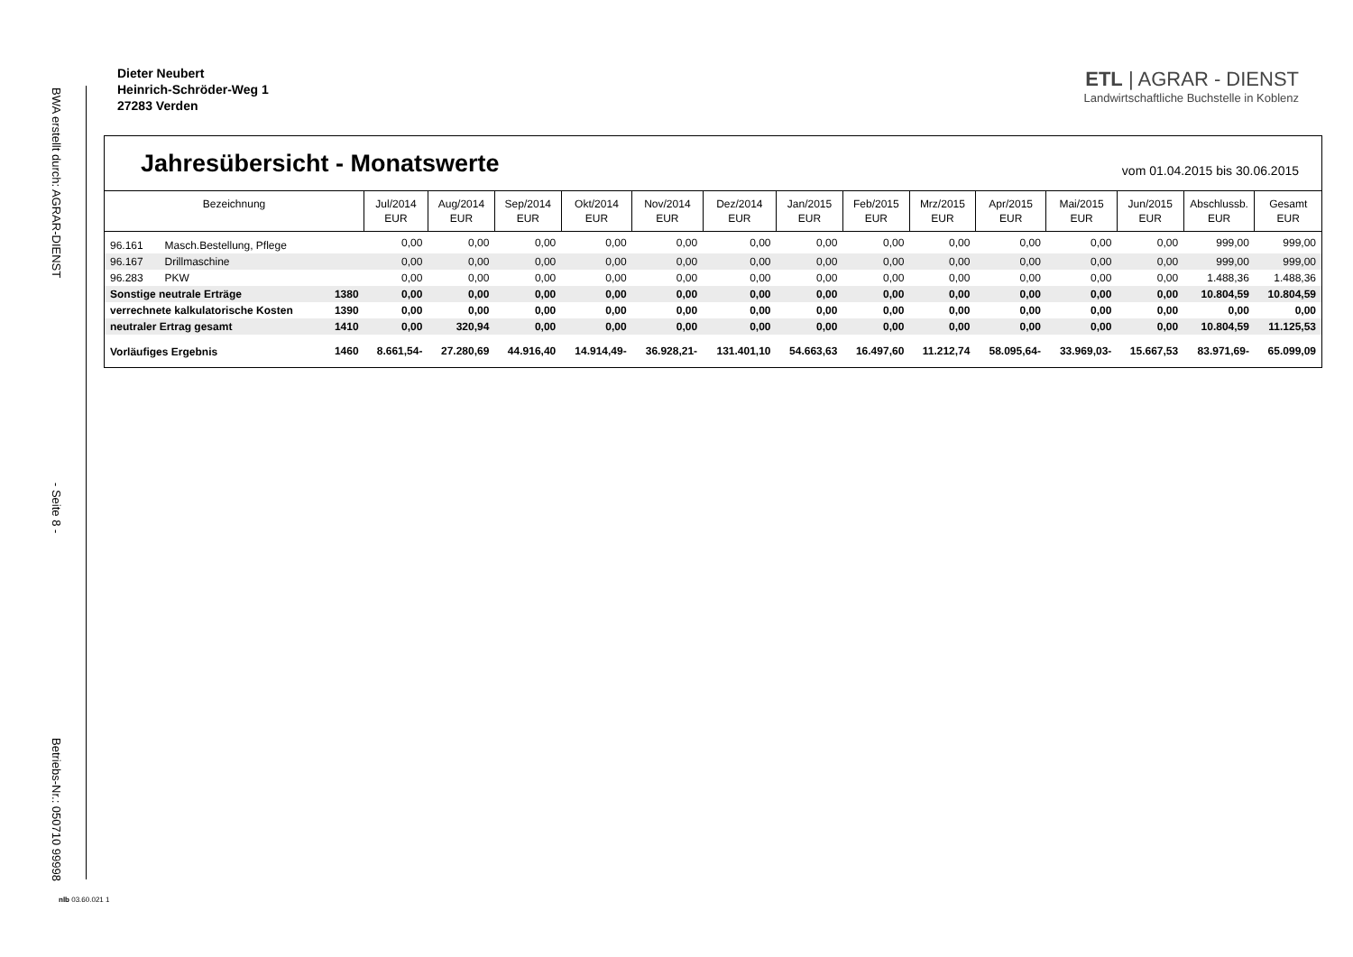BWA erstellt durch: AGRAR-DIENST - Seite 8 - Betriebs-Nr.: 050710 99998
Dieter Neubert
Heinrich-Schröder-Weg 1
27283 Verden
ETL | AGRAR - DIENST
Landwirtschaftliche Buchstelle in Koblenz
Jahresübersicht - Monatswerte
vom 01.04.2015 bis 30.06.2015
| Bezeichnung | | | Jul/2014 EUR | Aug/2014 EUR | Sep/2014 EUR | Okt/2014 EUR | Nov/2014 EUR | Dez/2014 EUR | Jan/2015 EUR | Feb/2015 EUR | Mrz/2015 EUR | Apr/2015 EUR | Mai/2015 EUR | Jun/2015 EUR | Abschlussb. EUR | Gesamt EUR |
| --- | --- | --- | --- | --- | --- | --- | --- | --- | --- | --- | --- | --- | --- | --- | --- | --- |
| 96.161 | Masch.Bestellung, Pflege | | 0,00 | 0,00 | 0,00 | 0,00 | 0,00 | 0,00 | 0,00 | 0,00 | 0,00 | 0,00 | 0,00 | 0,00 | 999,00 | 999,00 |
| 96.167 | Drillmaschine | | 0,00 | 0,00 | 0,00 | 0,00 | 0,00 | 0,00 | 0,00 | 0,00 | 0,00 | 0,00 | 0,00 | 0,00 | 999,00 | 999,00 |
| 96.283 | PKW | | 0,00 | 0,00 | 0,00 | 0,00 | 0,00 | 0,00 | 0,00 | 0,00 | 0,00 | 0,00 | 0,00 | 0,00 | 1.488,36 | 1.488,36 |
| Sonstige neutrale Erträge | | 1380 | 0,00 | 0,00 | 0,00 | 0,00 | 0,00 | 0,00 | 0,00 | 0,00 | 0,00 | 0,00 | 0,00 | 0,00 | 10.804,59 | 10.804,59 |
| verrechnete kalkulatorische Kosten | | 1390 | 0,00 | 0,00 | 0,00 | 0,00 | 0,00 | 0,00 | 0,00 | 0,00 | 0,00 | 0,00 | 0,00 | 0,00 | 0,00 | 0,00 |
| neutraler Ertrag gesamt | | 1410 | 0,00 | 320,94 | 0,00 | 0,00 | 0,00 | 0,00 | 0,00 | 0,00 | 0,00 | 0,00 | 0,00 | 0,00 | 10.804,59 | 11.125,53 |
| Vorläufiges Ergebnis | | 1460 | 8.661,54- | 27.280,69 | 44.916,40 | 14.914,49- | 36.928,21- | 131.401,10 | 54.663,63 | 16.497,60 | 11.212,74 | 58.095,64- | 33.969,03- | 15.667,53 | 83.971,69- | 65.099,09 |
nlb 03.60.021 1